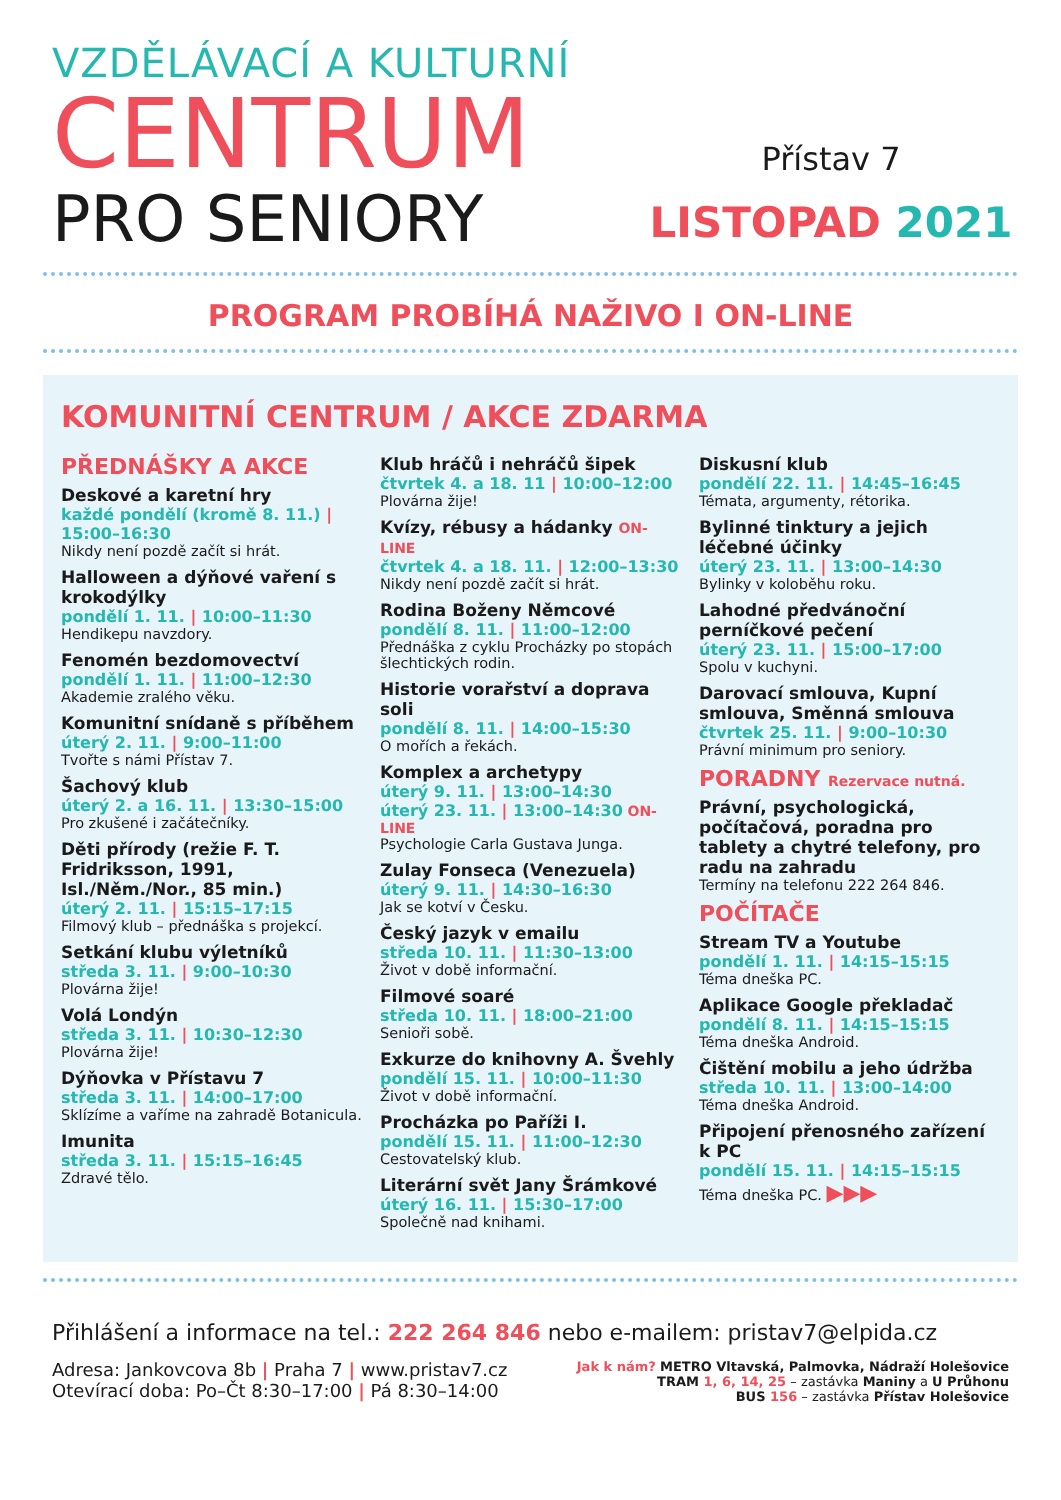VZDĚLÁVACÍ A KULTURNÍ
CENTRUM
PRO SENIORY
Přístav 7
LISTOPAD 2021
PROGRAM PROBÍHÁ NAŽIVO I ON-LINE
KOMUNITNÍ CENTRUM / AKCE ZDARMA
PŘEDNÁŠKY A AKCE
Deskové a karetní hry
každé pondělí (kromě 8. 11.) | 15:00–16:30
Nikdy není pozdě začít si hrát.
Halloween a dýňové vaření s krokodýlky
pondělí 1. 11. | 10:00–11:30
Hendikepu navzdory.
Fenomén bezdomovectví
pondělí 1. 11. | 11:00–12:30
Akademie zralého věku.
Komunitní snídaně s příběhem
úterý 2. 11. | 9:00–11:00
Tvořte s námi Přístav 7.
Šachový klub
úterý 2. a 16. 11. | 13:30–15:00
Pro zkušené i začátečníky.
Děti přírody (režie F. T. Fridriksson, 1991, Isl./Něm./Nor., 85 min.)
úterý 2. 11. | 15:15–17:15
Filmový klub – přednáška s projekcí.
Setkání klubu výletníků
středa 3. 11. | 9:00–10:30
Plovárna žije!
Volá Londýn
středa 3. 11. | 10:30–12:30
Plovárna žije!
Dýňovka v Přístavu 7
středa 3. 11. | 14:00–17:00
Sklízíme a vaříme na zahradě Botanicula.
Imunita
středa 3. 11. | 15:15–16:45
Zdravé tělo.
Klub hráčů i nehráčů šipek
čtvrtek 4. a 18. 11 | 10:00–12:00
Plovárna žije!
Kvízy, rébusy a hádanky ON-LINE
čtvrtek 4. a 18. 11. | 12:00–13:30
Nikdy není pozdě začít si hrát.
Rodina Boženy Němcové
pondělí 8. 11. | 11:00–12:00
Přednáška z cyklu Procházky po stopách šlechtických rodin.
Historie vorařství a doprava soli
pondělí 8. 11. | 14:00–15:30
O mořích a řekách.
Komplex a archetypy
úterý 9. 11. | 13:00–14:30
úterý 23. 11. | 13:00–14:30 ON-LINE
Psychologie Carla Gustava Junga.
Zulay Fonseca (Venezuela)
úterý 9. 11. | 14:30–16:30
Jak se kotví v Česku.
Český jazyk v emailu
středa 10. 11. | 11:30–13:00
Život v době informační.
Filmové soaré
středa 10. 11. | 18:00–21:00
Senioři sobě.
Exkurze do knihovny A. Švehly
pondělí 15. 11. | 10:00–11:30
Život v době informační.
Procházka po Paříži I.
pondělí 15. 11. | 11:00–12:30
Cestovatelský klub.
Literární svět Jany Šrámkové
úterý 16. 11. | 15:30–17:00
Společně nad knihami.
Diskusní klub
pondělí 22. 11. | 14:45–16:45
Témata, argumenty, rétorika.
Bylinné tinktury a jejich léčebné účinky
úterý 23. 11. | 13:00–14:30
Bylinky v koloběhu roku.
Lahodné předvánoční perníčkové pečení
úterý 23. 11. | 15:00–17:00
Spolu v kuchyni.
Darovací smlouva, Kupní smlouva, Směnná smlouva
čtvrtek 25. 11. | 9:00–10:30
Právní minimum pro seniory.
PORADNY Rezervace nutná.
Právní, psychologická, počítačová, poradna pro tablety a chytré telefony, pro radu na zahradu
Termíny na telefonu 222 264 846.
POČÍTAČE
Stream TV a Youtube
pondělí 1. 11. | 14:15–15:15
Téma dneška PC.
Aplikace Google překladač
pondělí 8. 11. | 14:15–15:15
Téma dneška Android.
Čištění mobilu a jeho údržba
středa 10. 11. | 13:00–14:00
Téma dneška Android.
Připojení přenosného zařízení k PC
pondělí 15. 11. | 14:15–15:15
Téma dneška PC. ▶▶▶
Přihlášení a informace na tel.: 222 264 846 nebo e-mailem: pristav7@elpida.cz
Adresa: Jankovcova 8b | Praha 7 | www.pristav7.cz
Otevírací doba: Po–Čt 8:30–17:00 | Pá 8:30–14:00
Jak k nám? METRO Vltavská, Palmovka, Nádraží Holešovice
TRAM 1, 6, 14, 25 – zastávka Maniny a U Průhonu
BUS 156 – zastávka Přístav Holešovice